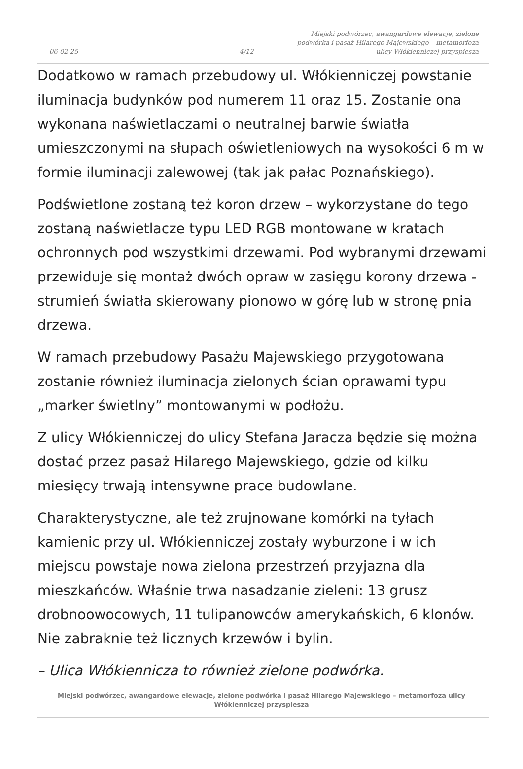06-02-25
4/12
Miejski podwórzec, awangardowe elewacje, zielone podwórka i pasaż Hilarego Majewskiego – metamorfoza ulicy Włókienniczej przyspiesza
Dodatkowo w ramach przebudowy ul. Włókienniczej powstanie iluminacja budynków pod numerem 11 oraz 15. Zostanie ona wykonana naświetlaczami o neutralnej barwie światła umieszczonymi na słupach oświetleniowych na wysokości 6 m w formie iluminacji zalewowej (tak jak pałac Poznańskiego).
Podświetlone zostaną też koron drzew – wykorzystane do tego zostaną naświetlacze typu LED RGB montowane w kratach ochronnych pod wszystkimi drzewami. Pod wybranymi drzewami przewiduje się montaż dwóch opraw w zasięgu korony drzewa - strumień światła skierowany pionowo w górę lub w stronę pnia drzewa.
W ramach przebudowy Pasażu Majewskiego przygotowana zostanie również iluminacja zielonych ścian oprawami typu „marker świetlny” montowanymi w podłożu.
Z ulicy Włókienniczej do ulicy Stefana Jaracza będzie się można dostać przez pasaż Hilarego Majewskiego, gdzie od kilku miesięcy trwają intensywne prace budowlane.
Charakterystyczne, ale też zrujnowane komórki na tyłach kamienic przy ul. Włókienniczej zostały wyburzone i w ich miejscu powstaje nowa zielona przestrzeń przyjazna dla mieszkańców. Właśnie trwa nasadzanie zieleni: 13 grusz drobnoowocowych, 11 tulipanowców amerykańskich, 6 klonów. Nie zabraknie też licznych krzewów i bylin.
– Ulica Włókiennicza to również zielone podwórka.
Miejski podwórzec, awangardowe elewacje, zielone podwórka i pasaż Hilarego Majewskiego – metamorfoza ulicy Włókienniczej przyspiesza